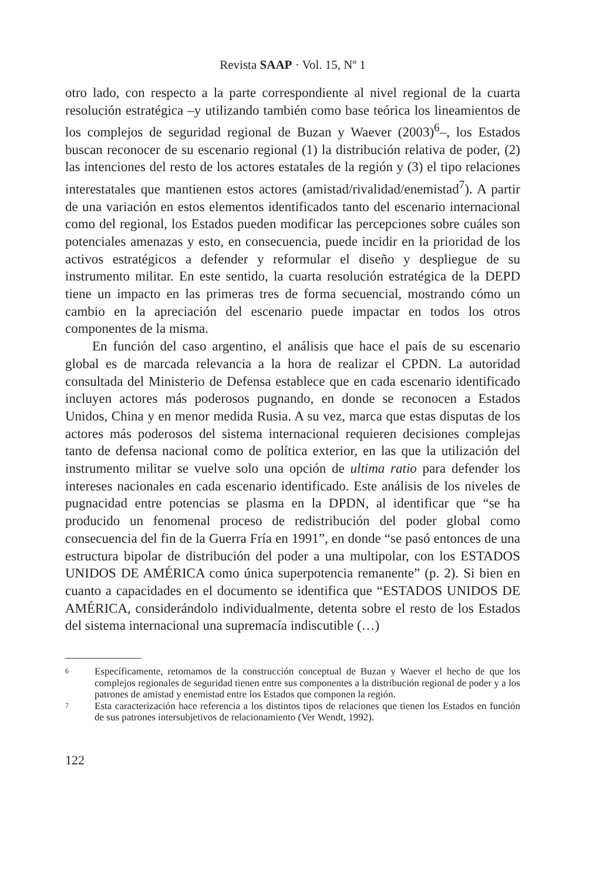Revista SAAP · Vol. 15, Nº 1
otro lado, con respecto a la parte correspondiente al nivel regional de la cuarta resolución estratégica –y utilizando también como base teórica los lineamientos de los complejos de seguridad regional de Buzan y Waever (2003)<sup>6</sup>–, los Estados buscan reconocer de su escenario regional (1) la distribución relativa de poder, (2) las intenciones del resto de los actores estatales de la región y (3) el tipo relaciones interestatales que mantienen estos actores (amistad/rivalidad/enemistad<sup>7</sup>). A partir de una variación en estos elementos identificados tanto del escenario internacional como del regional, los Estados pueden modificar las percepciones sobre cuáles son potenciales amenazas y esto, en consecuencia, puede incidir en la prioridad de los activos estratégicos a defender y reformular el diseño y despliegue de su instrumento militar. En este sentido, la cuarta resolución estratégica de la DEPD tiene un impacto en las primeras tres de forma secuencial, mostrando cómo un cambio en la apreciación del escenario puede impactar en todos los otros componentes de la misma.
En función del caso argentino, el análisis que hace el país de su escenario global es de marcada relevancia a la hora de realizar el CPDN. La autoridad consultada del Ministerio de Defensa establece que en cada escenario identificado incluyen actores más poderosos pugnando, en donde se reconocen a Estados Unidos, China y en menor medida Rusia. A su vez, marca que estas disputas de los actores más poderosos del sistema internacional requieren decisiones complejas tanto de defensa nacional como de política exterior, en las que la utilización del instrumento militar se vuelve solo una opción de ultima ratio para defender los intereses nacionales en cada escenario identificado. Este análisis de los niveles de pugnacidad entre potencias se plasma en la DPDN, al identificar que “se ha producido un fenomenal proceso de redistribución del poder global como consecuencia del fin de la Guerra Fría en 1991”, en donde “se pasó entonces de una estructura bipolar de distribución del poder a una multipolar, con los ESTADOS UNIDOS DE AMÉRICA como única superpotencia remanente” (p. 2). Si bien en cuanto a capacidades en el documento se identifica que “ESTADOS UNIDOS DE AMÉRICA, considerándolo individualmente, detenta sobre el resto de los Estados del sistema internacional una supremacía indiscutible (…)
6
Específicamente, retomamos de la construcción conceptual de Buzan y Waever el hecho de que los complejos regionales de seguridad tienen entre sus componentes a la distribución regional de poder y a los patrones de amistad y enemistad entre los Estados que componen la región.
7
Esta caracterización hace referencia a los distintos tipos de relaciones que tienen los Estados en función de sus patrones intersubjetivos de relacionamiento (Ver Wendt, 1992).
122